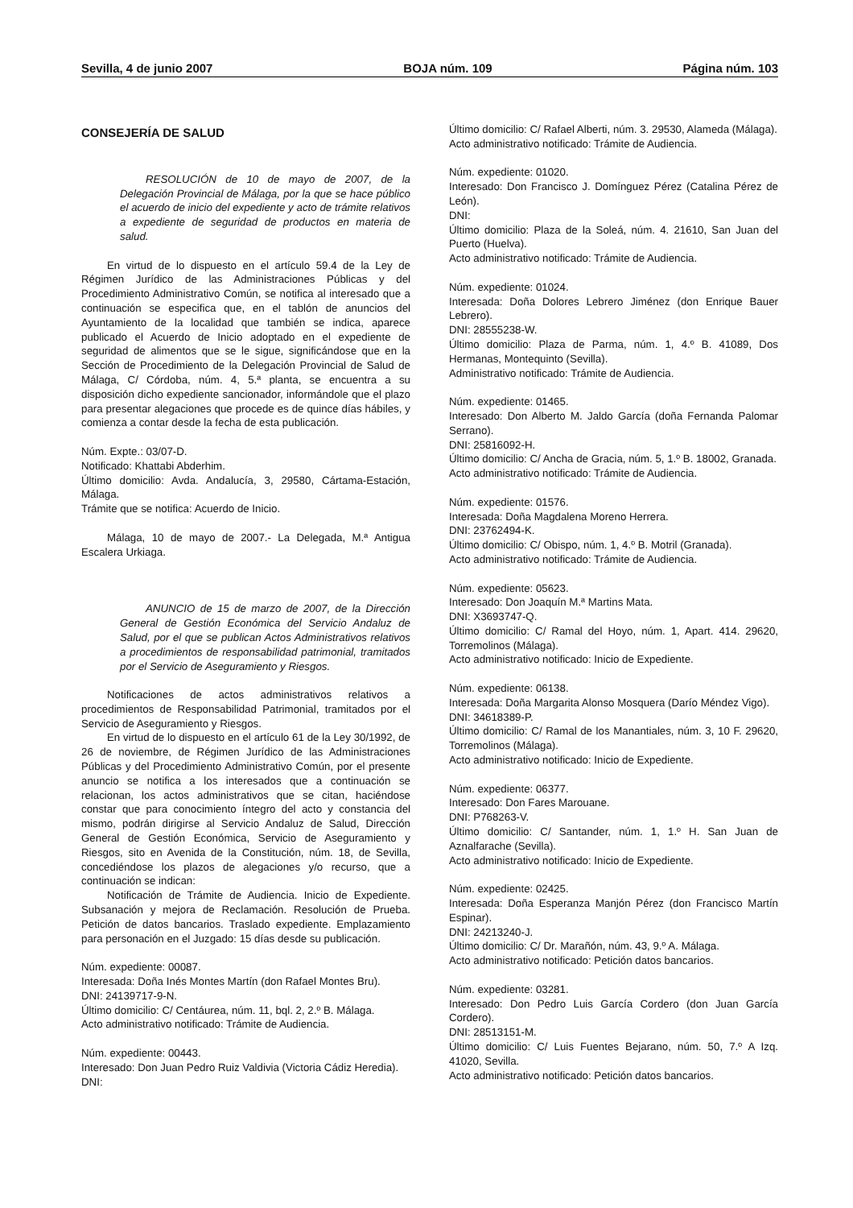Sevilla, 4 de junio 2007 BOJA núm. 109 Página núm. 103
CONSEJERÍA DE SALUD
RESOLUCIÓN de 10 de mayo de 2007, de la Delegación Provincial de Málaga, por la que se hace público el acuerdo de inicio del expediente y acto de trámite relativos a expediente de seguridad de productos en materia de salud.
En virtud de lo dispuesto en el artículo 59.4 de la Ley de Régimen Jurídico de las Administraciones Públicas y del Procedimiento Administrativo Común, se notifica al interesado que a continuación se especifica que, en el tablón de anuncios del Ayuntamiento de la localidad que también se indica, aparece publicado el Acuerdo de Inicio adoptado en el expediente de seguridad de alimentos que se le sigue, significándose que en la Sección de Procedimiento de la Delegación Provincial de Salud de Málaga, C/ Córdoba, núm. 4, 5.ª planta, se encuentra a su disposición dicho expediente sancionador, informándole que el plazo para presentar alegaciones que procede es de quince días hábiles, y comienza a contar desde la fecha de esta publicación.
Núm. Expte.: 03/07-D.
Notificado: Khattabi Abderhim.
Último domicilio: Avda. Andalucía, 3, 29580, Cártama-Estación, Málaga.
Trámite que se notifica: Acuerdo de Inicio.
Málaga, 10 de mayo de 2007.- La Delegada, M.ª Antigua Escalera Urkiaga.
ANUNCIO de 15 de marzo de 2007, de la Dirección General de Gestión Económica del Servicio Andaluz de Salud, por el que se publican Actos Administrativos relativos a procedimientos de responsabilidad patrimonial, tramitados por el Servicio de Aseguramiento y Riesgos.
Notificaciones de actos administrativos relativos a procedimientos de Responsabilidad Patrimonial, tramitados por el Servicio de Aseguramiento y Riesgos.
En virtud de lo dispuesto en el artículo 61 de la Ley 30/1992, de 26 de noviembre, de Régimen Jurídico de las Administraciones Públicas y del Procedimiento Administrativo Común, por el presente anuncio se notifica a los interesados que a continuación se relacionan, los actos administrativos que se citan, haciéndose constar que para conocimiento íntegro del acto y constancia del mismo, podrán dirigirse al Servicio Andaluz de Salud, Dirección General de Gestión Económica, Servicio de Aseguramiento y Riesgos, sito en Avenida de la Constitución, núm. 18, de Sevilla, concediéndose los plazos de alegaciones y/o recurso, que a continuación se indican:
Notificación de Trámite de Audiencia. Inicio de Expediente. Subsanación y mejora de Reclamación. Resolución de Prueba. Petición de datos bancarios. Traslado expediente. Emplazamiento para personación en el Juzgado: 15 días desde su publicación.
Núm. expediente: 00087.
Interesada: Doña Inés Montes Martín (don Rafael Montes Bru).
DNI: 24139717-9-N.
Último domicilio: C/ Centáurea, núm. 11, bql. 2, 2.º B. Málaga.
Acto administrativo notificado: Trámite de Audiencia.
Núm. expediente: 00443.
Interesado: Don Juan Pedro Ruiz Valdivia (Victoria Cádiz Heredia).
DNI:
Último domicilio: C/ Rafael Alberti, núm. 3. 29530, Alameda (Málaga).
Acto administrativo notificado: Trámite de Audiencia.
Núm. expediente: 01020.
Interesado: Don Francisco J. Domínguez Pérez (Catalina Pérez de León).
DNI:
Último domicilio: Plaza de la Soleá, núm. 4. 21610, San Juan del Puerto (Huelva).
Acto administrativo notificado: Trámite de Audiencia.
Núm. expediente: 01024.
Interesada: Doña Dolores Lebrero Jiménez (don Enrique Bauer Lebrero).
DNI: 28555238-W.
Último domicilio: Plaza de Parma, núm. 1, 4.º B. 41089, Dos Hermanas, Montequinto (Sevilla).
Administrativo notificado: Trámite de Audiencia.
Núm. expediente: 01465.
Interesado: Don Alberto M. Jaldo García (doña Fernanda Palomar Serrano).
DNI: 25816092-H.
Último domicilio: C/ Ancha de Gracia, núm. 5, 1.º B. 18002, Granada.
Acto administrativo notificado: Trámite de Audiencia.
Núm. expediente: 01576.
Interesada: Doña Magdalena Moreno Herrera.
DNI: 23762494-K.
Último domicilio: C/ Obispo, núm. 1, 4.º B. Motril (Granada).
Acto administrativo notificado: Trámite de Audiencia.
Núm. expediente: 05623.
Interesado: Don Joaquín M.ª Martins Mata.
DNI: X3693747-Q.
Último domicilio: C/ Ramal del Hoyo, núm. 1, Apart. 414. 29620, Torremolinos (Málaga).
Acto administrativo notificado: Inicio de Expediente.
Núm. expediente: 06138.
Interesada: Doña Margarita Alonso Mosquera (Darío Méndez Vigo).
DNI: 34618389-P.
Último domicilio: C/ Ramal de los Manantiales, núm. 3, 10 F. 29620, Torremolinos (Málaga).
Acto administrativo notificado: Inicio de Expediente.
Núm. expediente: 06377.
Interesado: Don Fares Marouane.
DNI: P768263-V.
Último domicilio: C/ Santander, núm. 1, 1.º H. San Juan de Aznalfarache (Sevilla).
Acto administrativo notificado: Inicio de Expediente.
Núm. expediente: 02425.
Interesada: Doña Esperanza Manjón Pérez (don Francisco Martín Espinar).
DNI: 24213240-J.
Último domicilio: C/ Dr. Marañón, núm. 43, 9.º A. Málaga.
Acto administrativo notificado: Petición datos bancarios.
Núm. expediente: 03281.
Interesado: Don Pedro Luis García Cordero (don Juan García Cordero).
DNI: 28513151-M.
Último domicilio: C/ Luis Fuentes Bejarano, núm. 50, 7.º A Izq. 41020, Sevilla.
Acto administrativo notificado: Petición datos bancarios.